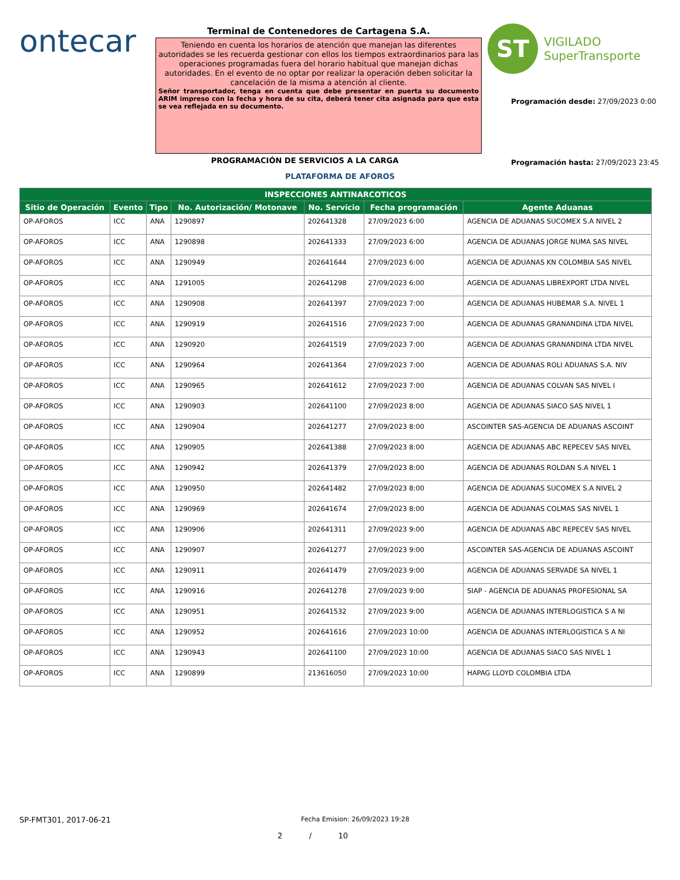ontecar
Terminal de Contenedores de Cartagena S.A.
Teniendo en cuenta los horarios de atención que manejan las diferentes autoridades se les recuerda gestionar con ellos los tiempos extraordinarios para las operaciones programadas fuera del horario habitual que manejan dichas autoridades. En el evento de no optar por realizar la operación deben solicitar la cancelación de la misma a atención al cliente.
Señor transportador, tenga en cuenta que debe presentar en puerta su documento ARIM impreso con la fecha y hora de su cita, deberá tener cita asignada para que esta se vea reflejada en su documento.
ST
VIGILADO
SuperTransporte
Programación desde: 27/09/2023 0:00
Programación hasta: 27/09/2023 23:45
PROGRAMACIÓN DE SERVICIOS A LA CARGA
PLATAFORMA DE AFOROS
| INSPECCIONES ANTINARCOTICOS | | | | | | |
| --- | --- | --- | --- | --- | --- | --- |
| Sitio de Operación | Evento | Tipo | No. Autorización/ Motonave | No. Servicio | Fecha programación | Agente Aduanas |
| OP-AFOROS | ICC | ANA | 1290897 | 202641328 | 27/09/2023 6:00 | AGENCIA DE ADUANAS SUCOMEX S.A NIVEL 2 |
| OP-AFOROS | ICC | ANA | 1290898 | 202641333 | 27/09/2023 6:00 | AGENCIA DE ADUANAS JORGE NUMA SAS NIVEL |
| OP-AFOROS | ICC | ANA | 1290949 | 202641644 | 27/09/2023 6:00 | AGENCIA DE ADUANAS KN COLOMBIA SAS NIVEL |
| OP-AFOROS | ICC | ANA | 1291005 | 202641298 | 27/09/2023 6:00 | AGENCIA DE ADUANAS LIBREXPORT LTDA NIVEL |
| OP-AFOROS | ICC | ANA | 1290908 | 202641397 | 27/09/2023 7:00 | AGENCIA DE ADUANAS HUBEMAR S.A. NIVEL 1 |
| OP-AFOROS | ICC | ANA | 1290919 | 202641516 | 27/09/2023 7:00 | AGENCIA DE ADUANAS GRANANDINA LTDA NIVEL |
| OP-AFOROS | ICC | ANA | 1290920 | 202641519 | 27/09/2023 7:00 | AGENCIA DE ADUANAS GRANANDINA LTDA NIVEL |
| OP-AFOROS | ICC | ANA | 1290964 | 202641364 | 27/09/2023 7:00 | AGENCIA DE ADUANAS ROLI ADUANAS S.A. NIV |
| OP-AFOROS | ICC | ANA | 1290965 | 202641612 | 27/09/2023 7:00 | AGENCIA DE ADUANAS COLVAN SAS NIVEL I |
| OP-AFOROS | ICC | ANA | 1290903 | 202641100 | 27/09/2023 8:00 | AGENCIA DE ADUANAS SIACO SAS NIVEL 1 |
| OP-AFOROS | ICC | ANA | 1290904 | 202641277 | 27/09/2023 8:00 | ASCOINTER SAS-AGENCIA DE ADUANAS ASCOINT |
| OP-AFOROS | ICC | ANA | 1290905 | 202641388 | 27/09/2023 8:00 | AGENCIA DE ADUANAS ABC REPECEV SAS NIVEL |
| OP-AFOROS | ICC | ANA | 1290942 | 202641379 | 27/09/2023 8:00 | AGENCIA DE ADUANAS ROLDAN S.A NIVEL 1 |
| OP-AFOROS | ICC | ANA | 1290950 | 202641482 | 27/09/2023 8:00 | AGENCIA DE ADUANAS SUCOMEX S.A NIVEL 2 |
| OP-AFOROS | ICC | ANA | 1290969 | 202641674 | 27/09/2023 8:00 | AGENCIA DE ADUANAS COLMAS SAS NIVEL 1 |
| OP-AFOROS | ICC | ANA | 1290906 | 202641311 | 27/09/2023 9:00 | AGENCIA DE ADUANAS ABC REPECEV SAS NIVEL |
| OP-AFOROS | ICC | ANA | 1290907 | 202641277 | 27/09/2023 9:00 | ASCOINTER SAS-AGENCIA DE ADUANAS ASCOINT |
| OP-AFOROS | ICC | ANA | 1290911 | 202641479 | 27/09/2023 9:00 | AGENCIA DE ADUANAS SERVADE SA NIVEL 1 |
| OP-AFOROS | ICC | ANA | 1290916 | 202641278 | 27/09/2023 9:00 | SIAP - AGENCIA DE ADUANAS PROFESIONAL SA |
| OP-AFOROS | ICC | ANA | 1290951 | 202641532 | 27/09/2023 9:00 | AGENCIA DE ADUANAS INTERLOGISTICA S A NI |
| OP-AFOROS | ICC | ANA | 1290952 | 202641616 | 27/09/2023 10:00 | AGENCIA DE ADUANAS INTERLOGISTICA S A NI |
| OP-AFOROS | ICC | ANA | 1290943 | 202641100 | 27/09/2023 10:00 | AGENCIA DE ADUANAS SIACO SAS NIVEL 1 |
| OP-AFOROS | ICC | ANA | 1290899 | 213616050 | 27/09/2023 10:00 | HAPAG LLOYD COLOMBIA LTDA |
SP-FMT301, 2017-06-21 Fecha Emision: 26/09/2023 19:28
2 / 10